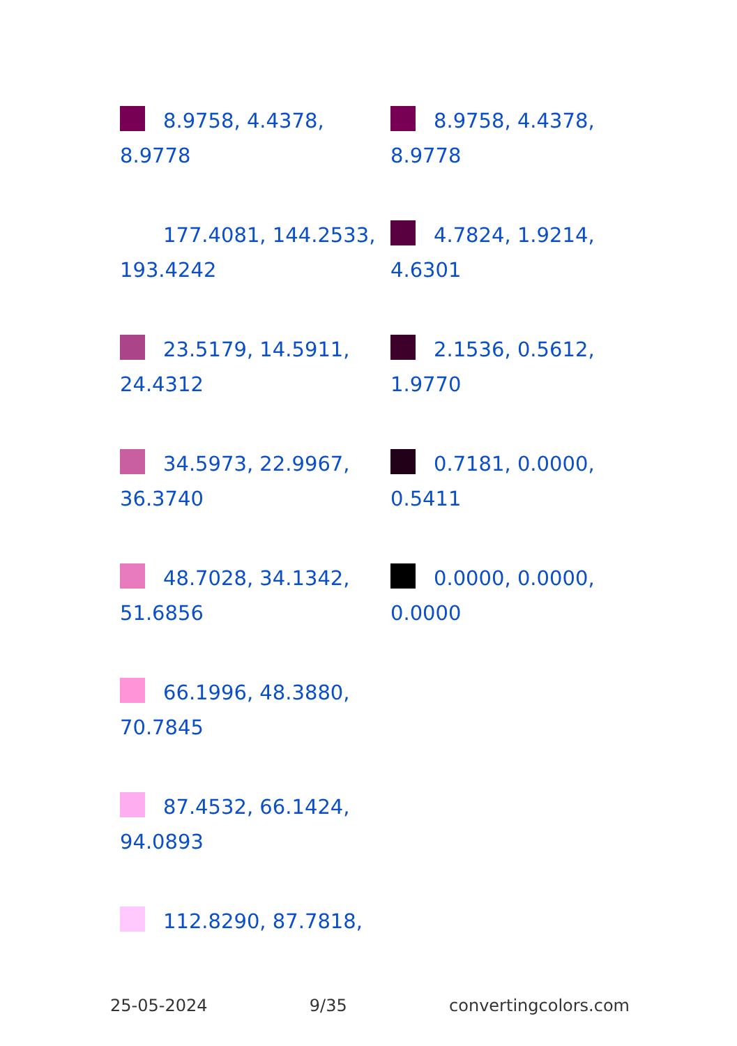8.9758, 4.4378, 8.9778
8.9758, 4.4378, 8.9778
177.4081, 144.2533, 193.4242
4.7824, 1.9214, 4.6301
23.5179, 14.5911, 24.4312
2.1536, 0.5612, 1.9770
34.5973, 22.9967, 36.3740
0.7181, 0.0000, 0.5411
48.7028, 34.1342, 51.6856
0.0000, 0.0000, 0.0000
66.1996, 48.3880, 70.7845
87.4532, 66.1424, 94.0893
112.8290, 87.7818,
25-05-2024 9/35 convertingcolors.com